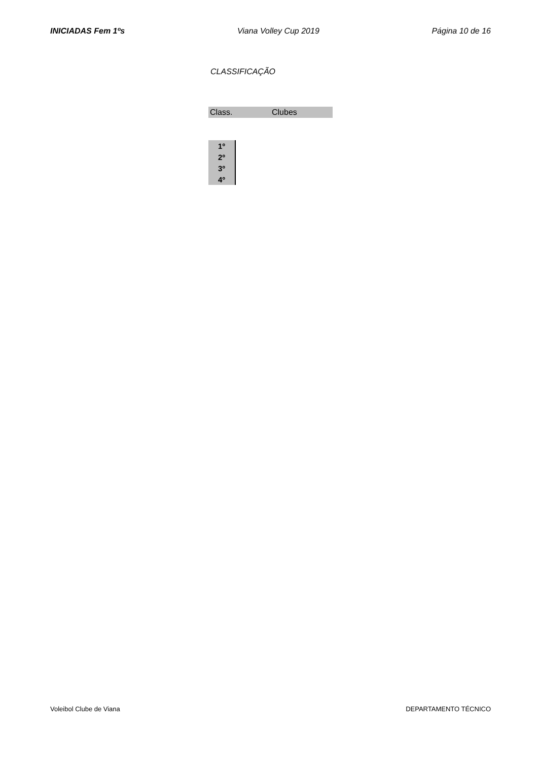INICIADAS Fem 1ºs Viana Volley Cup 2019 Página 10 de 16
CLASSIFICAÇÃO
Class. Clubes
| 1º |
| 2º |
| 3º |
| 4º |
Voleibol Clube de Viana DEPARTAMENTO TÉCNICO